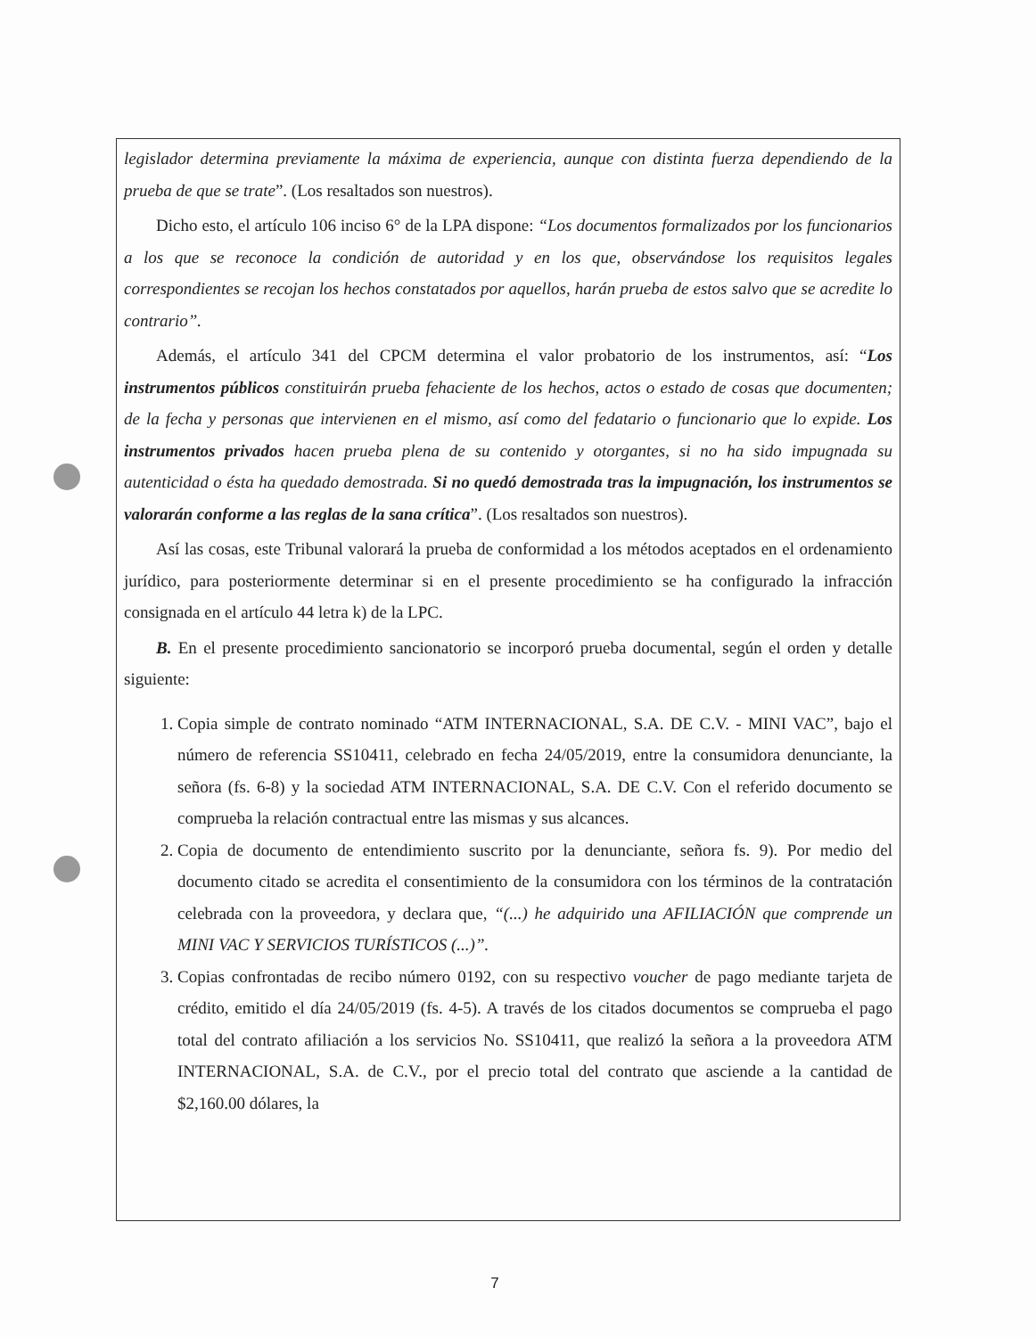legislador determina previamente la máxima de experiencia, aunque con distinta fuerza dependiendo de la prueba de que se trate”. (Los resaltados son nuestros).
Dicho esto, el artículo 106 inciso 6° de la LPA dispone: “Los documentos formalizados por los funcionarios a los que se reconoce la condición de autoridad y en los que, observándose los requisitos legales correspondientes se recojan los hechos constatados por aquellos, harán prueba de estos salvo que se acredite lo contrario”.
Además, el artículo 341 del CPCM determina el valor probatorio de los instrumentos, así: “Los instrumentos públicos constituirán prueba fehaciente de los hechos, actos o estado de cosas que documenten; de la fecha y personas que intervienen en el mismo, así como del fedatario o funcionario que lo expide. Los instrumentos privados hacen prueba plena de su contenido y otorgantes, si no ha sido impugnada su autenticidad o ésta ha quedado demostrada. Si no quedó demostrada tras la impugnación, los instrumentos se valorarán conforme a las reglas de la sana crítica”. (Los resaltados son nuestros).
Así las cosas, este Tribunal valorará la prueba de conformidad a los métodos aceptados en el ordenamiento jurídico, para posteriormente determinar si en el presente procedimiento se ha configurado la infracción consignada en el artículo 44 letra k) de la LPC.
B. En el presente procedimiento sancionatorio se incorporó prueba documental, según el orden y detalle siguiente:
1. Copia simple de contrato nominado “ATM INTERNACIONAL, S.A. DE C.V. - MINI VAC”, bajo el número de referencia SS10411, celebrado en fecha 24/05/2019, entre la consumidora denunciante, la señora (fs. 6-8) y la sociedad ATM INTERNACIONAL, S.A. DE C.V. Con el referido documento se comprueba la relación contractual entre las mismas y sus alcances.
2. Copia de documento de entendimiento suscrito por la denunciante, señora fs. 9). Por medio del documento citado se acredita el consentimiento de la consumidora con los términos de la contratación celebrada con la proveedora, y declara que, “(...) he adquirido una AFILIACIÓN que comprende un MINI VAC Y SERVICIOS TURÍSTICOS (...)”.
3. Copias confrontadas de recibo número 0192, con su respectivo voucher de pago mediante tarjeta de crédito, emitido el día 24/05/2019 (fs. 4-5). A través de los citados documentos se comprueba el pago total del contrato afiliación a los servicios No. SS10411, que realizó la señora a la proveedora ATM INTERNACIONAL, S.A. de C.V., por el precio total del contrato que asciende a la cantidad de $2,160.00 dólares, la
7